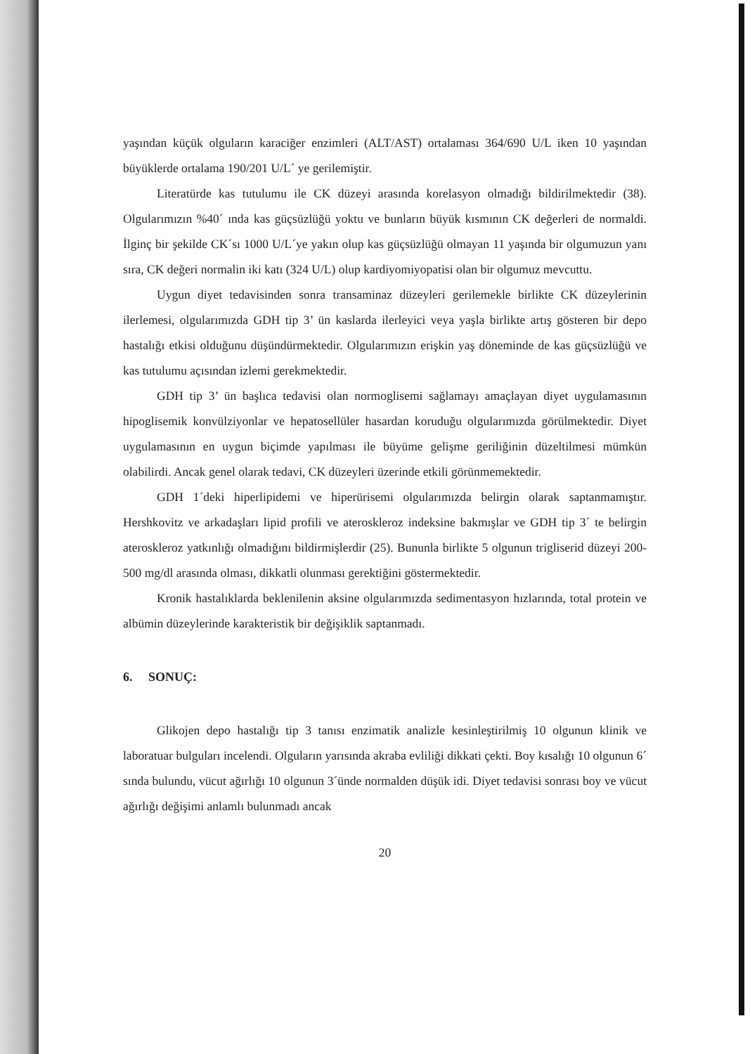yaşından küçük olguların karaciğer enzimleri (ALT/AST) ortalaması 364/690 U/L iken 10 yaşından büyüklerde ortalama 190/201 U/L´ ye gerilemiştir.
Literatürde kas tutulumu ile CK düzeyi arasında korelasyon olmadığı bildirilmektedir (38). Olgularımızın %40´ ında kas güçsüzlüğü yoktu ve bunların büyük kısmının CK değerleri de normaldi. İlginç bir şekilde CK´sı 1000 U/L´ye yakın olup kas güçsüzlüğü olmayan 11 yaşında bir olgumuzun yanı sıra, CK değeri normalin iki katı (324 U/L) olup kardiyomiyopatisi olan bir olgumuz mevcuttu.
Uygun diyet tedavisinden sonra transaminaz düzeyleri gerilemekle birlikte CK düzeylerinin ilerlemesi, olgularımızda GDH tip 3’ ün kaslarda ilerleyici veya yaşla birlikte artış gösteren bir depo hastalığı etkisi olduğunu düşündürmektedir. Olgularımızın erişkin yaş döneminde de kas güçsüzlüğü ve kas tutulumu açısından izlemi gerekmektedir.
GDH tip 3’ ün başlıca tedavisi olan normoglisemi sağlamayı amaçlayan diyet uygulamasının hipoglisemik konvülziyonlar ve hepatosellüler hasardan koruduğu olgularımızda görülmektedir. Diyet uygulamasının en uygun biçimde yapılması ile büyüme gelişme geriliğinin düzeltilmesi mümkün olabilirdi. Ancak genel olarak tedavi, CK düzeyleri üzerinde etkili görünmemektedir.
GDH 1´deki hiperlipidemi ve hiperürisemi olgularımızda belirgin olarak saptanmamıştır. Hershkovitz ve arkadaşları lipid profili ve ateroskleroz indeksine bakmışlar ve GDH tip 3´ te belirgin ateroskleroz yatkınlığı olmadığını bildirmişlerdir (25). Bununla birlikte 5 olgunun trigliserid düzeyi 200-500 mg/dl arasında olması, dikkatli olunması gerektiğini göstermektedir.
Kronik hastalıklarda beklenilenin aksine olgularımızda sedimentasyon hızlarında, total protein ve albümin düzeylerinde karakteristik bir değişiklik saptanmadı.
6. SONUÇ:
Glikojen depo hastalığı tip 3 tanısı enzimatik analizle kesinleştirilmiş 10 olgunun klinik ve laboratuar bulguları incelendi. Olguların yarısında akraba evliliği dikkati çekti. Boy kısalığı 10 olgunun 6´ sında bulundu, vücut ağırlığı 10 olgunun 3´ünde normalden düşük idi. Diyet tedavisi sonrası boy ve vücut ağırlığı değişimi anlamlı bulunmadı ancak
20